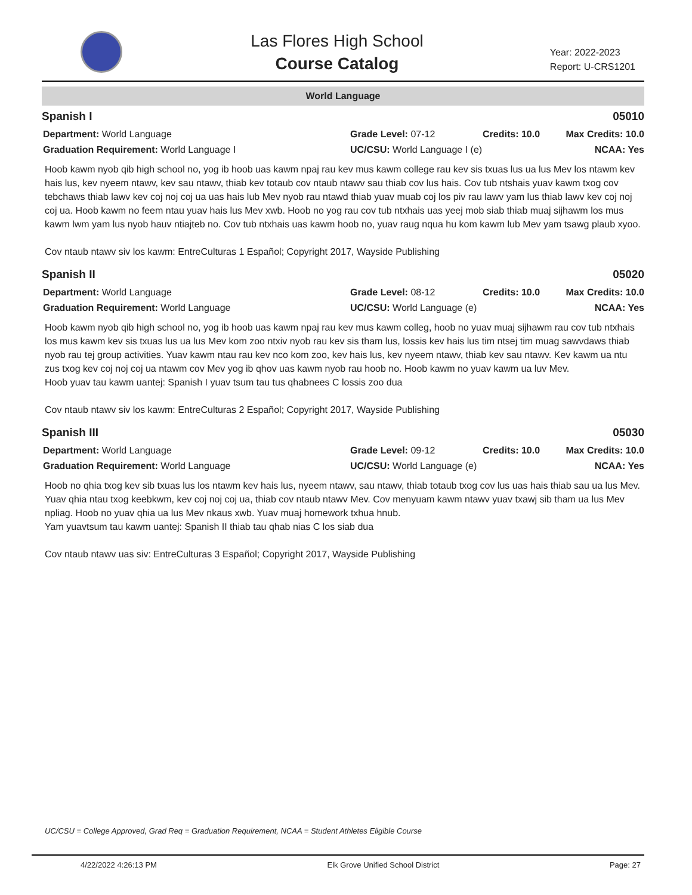Las Flores High School
Course Catalog
Year: 2022-2023
Report: U-CRS1201
World Language
Spanish I 05010
Department: World Language Grade Level: 07-12 Credits: 10.0 Max Credits: 10.0
Graduation Requirement: World Language I UC/CSU: World Language I (e) NCAA: Yes
Hoob kawm nyob qib high school no, yog ib hoob uas kawm npaj rau kev mus kawm college rau kev sis txuas lus ua lus Mev los ntawm kev hais lus, kev nyeem ntawv, kev sau ntawv, thiab kev totaub cov ntaub ntawv sau thiab cov lus hais. Cov tub ntshais yuav kawm txog cov tebchaws thiab lawv kev coj noj coj ua uas hais lub Mev nyob rau ntawd thiab yuav muab coj los piv rau lawv yam lus thiab lawv kev coj noj coj ua. Hoob kawm no feem ntau yuav hais lus Mev xwb. Hoob no yog rau cov tub ntxhais uas yeej mob siab thiab muaj sijhawm los mus kawm lwm yam lus nyob hauv ntiajteb no. Cov tub ntxhais uas kawm hoob no, yuav raug nqua hu kom kawm lub Mev yam tsawg plaub xyoo.
Cov ntaub ntawv siv los kawm: EntreCulturas 1 Español; Copyright 2017, Wayside Publishing
Spanish II 05020
Department: World Language Grade Level: 08-12 Credits: 10.0 Max Credits: 10.0
Graduation Requirement: World Language UC/CSU: World Language (e) NCAA: Yes
Hoob kawm nyob qib high school no, yog ib hoob uas kawm npaj rau kev mus kawm colleg, hoob no yuav muaj sijhawm rau cov tub ntxhais los mus kawm kev sis txuas lus ua lus Mev kom zoo ntxiv nyob rau kev sis tham lus, lossis kev hais lus tim ntsej tim muag sawvdaws thiab nyob rau tej group activities. Yuav kawm ntau rau kev nco kom zoo, kev hais lus, kev nyeem ntawv, thiab kev sau ntawv. Kev kawm ua ntu zus txog kev coj noj coj ua ntawm cov Mev yog ib qhov uas kawm nyob rau hoob no. Hoob kawm no yuav kawm ua luv Mev.
Hoob yuav tau kawm uantej: Spanish I yuav tsum tau tus qhabnees C lossis zoo dua
Cov ntaub ntawv siv los kawm: EntreCulturas 2 Español; Copyright 2017, Wayside Publishing
Spanish III 05030
Department: World Language Grade Level: 09-12 Credits: 10.0 Max Credits: 10.0
Graduation Requirement: World Language UC/CSU: World Language (e) NCAA: Yes
Hoob no qhia txog kev sib txuas lus los ntawm kev hais lus, nyeem ntawv, sau ntawv, thiab totaub txog cov lus uas hais thiab sau ua lus Mev. Yuav qhia ntau txog keebkwm, kev coj noj coj ua, thiab cov ntaub ntawv Mev. Cov menyuam kawm ntawv yuav txawj sib tham ua lus Mev npliag. Hoob no yuav qhia ua lus Mev nkaus xwb. Yuav muaj homework txhua hnub.
Yam yuavtsum tau kawm uantej: Spanish II thiab tau qhab nias C los siab dua
Cov ntaub ntawv uas siv: EntreCulturas 3 Español; Copyright 2017, Wayside Publishing
UC/CSU = College Approved, Grad Req = Graduation Requirement, NCAA = Student Athletes Eligible Course
4/22/2022 4:26:13 PM Elk Grove Unified School District Page: 27